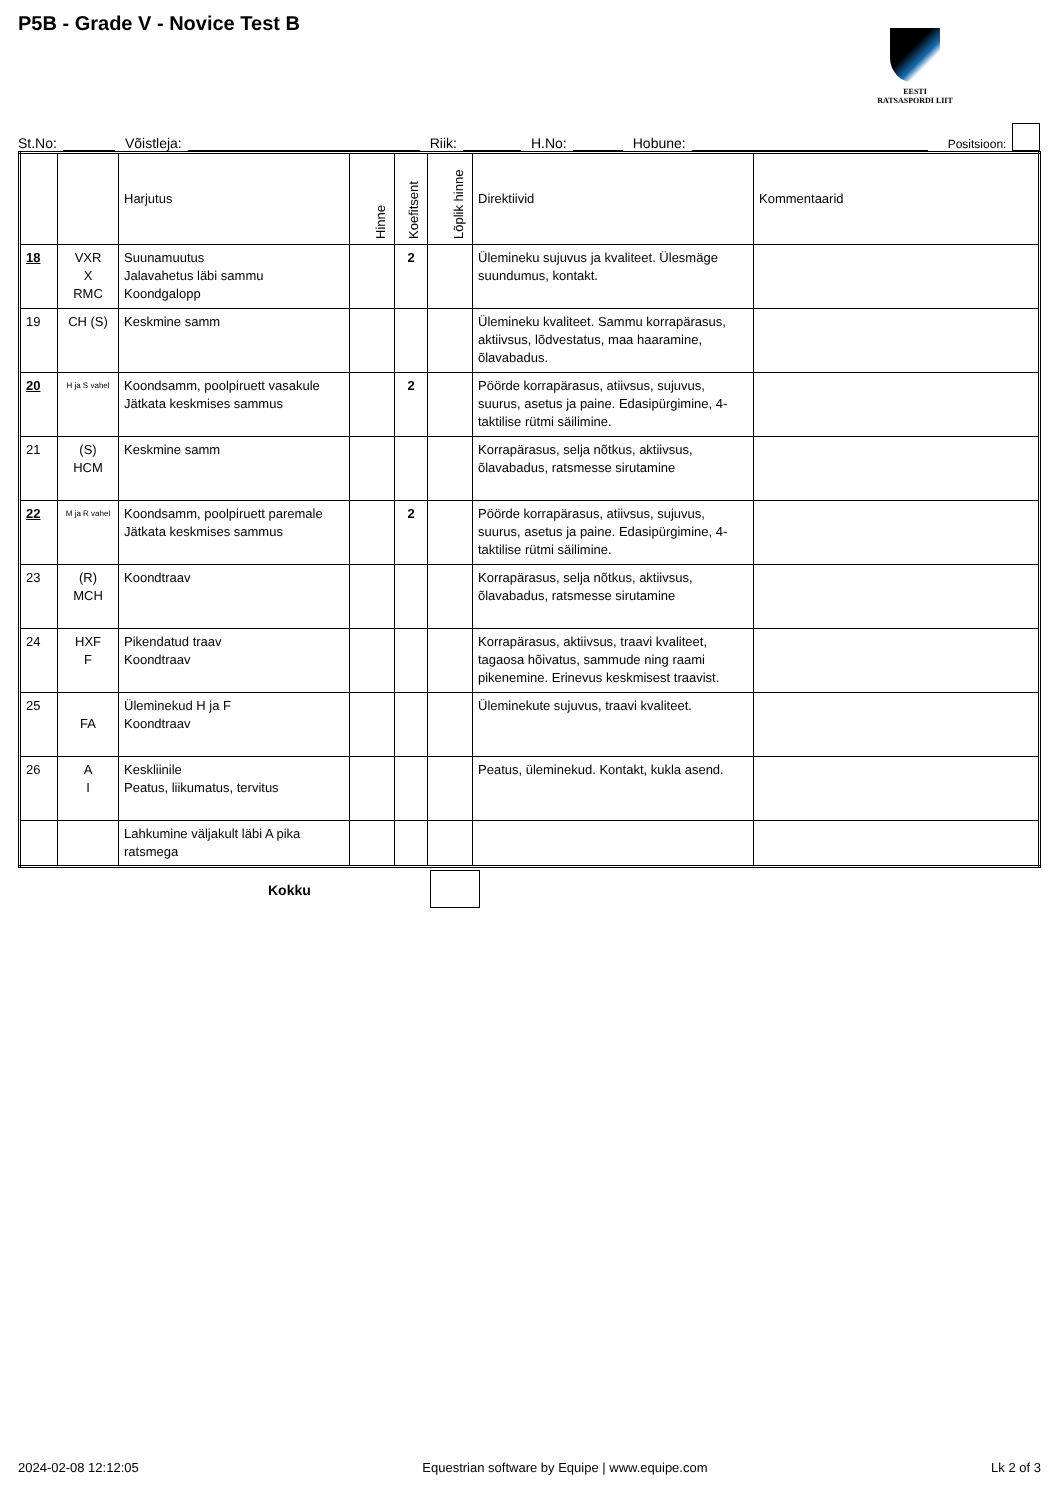P5B - Grade V - Novice Test B
EESTI
RATSASPORDI LIIT
St.No: Võistleja: Riik: H.No: Hobune: Positsioon:
| | | Harjutus | Hinne | Koefitsent | Lõplik hinne | Direktiivid | Kommentaarid |
| --- | --- | --- | --- | --- | --- | --- | --- |
| 18 | VXR X RMC | Suunamuutus Jalavahetus läbi sammu Koondgalopp | | 2 | | Ülemineku sujuvus ja kvaliteet. Ülesmäge suundumus, kontakt. | |
| 19 | CH (S) | Keskmine samm | | | | Ülemineku kvaliteet. Sammu korrapärasus, aktiivsus, lõdvestatus, maa haaramine, õlavabadus. | |
| 20 | H ja S vahel | Koondsamm, poolpiruett vasakule Jätkata keskmises sammus | | 2 | | Pöörde korrapärasus, atiivsus, sujuvus, suurus, asetus ja paine. Edasipürgimine, 4-taktilise rütmi säilimine. | |
| 21 | (S) HCM | Keskmine samm | | | | Korrapärasus, selja nõtkus, aktiivsus, õlavabadus, ratsmesse sirutamine | |
| 22 | M ja R vahel | Koondsamm, poolpiruett paremale Jätkata keskmises sammus | | 2 | | Pöörde korrapärasus, atiivsus, sujuvus, suurus, asetus ja paine. Edasipürgimine, 4-taktilise rütmi säilimine. | |
| 23 | (R) MCH | Koondtraav | | | | Korrapärasus, selja nõtkus, aktiivsus, õlavabadus, ratsmesse sirutamine | |
| 24 | HXF F | Pikendatud traav Koondtraav | | | | Korrapärasus, aktiivsus, traavi kvaliteet, tagaosa hõivatus, sammude ning raami pikenemine. Erinevus keskmisest traavist. | |
| 25 | FA | Üleminekud H ja F Koondtraav | | | | Üleminekute sujuvus, traavi kvaliteet. | |
| 26 | A I | Keskliinile Peatus, liikumatus, tervitus | | | | Peatus, üleminekud. Kontakt, kukla asend. | |
| | | Lahkumine väljakult läbi A pika ratsmega | | | | | |
Kokku
2024-02-08 12:12:05 Equestrian software by Equipe | www.equipe.com Lk 2 of 3